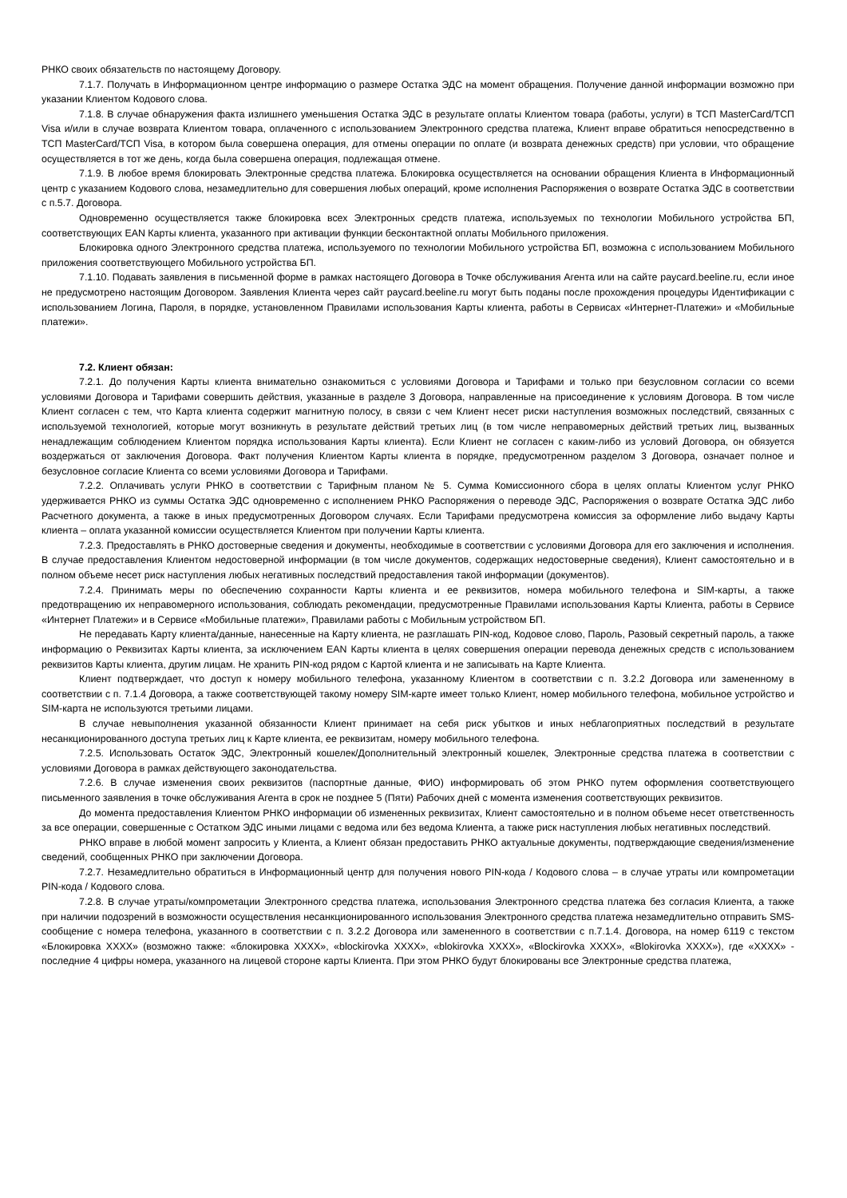РНКО своих обязательств по настоящему Договору.
7.1.7. Получать в Информационном центре информацию о размере Остатка ЭДС на момент обращения. Получение данной информации возможно при указании Клиентом Кодового слова.
7.1.8. В случае обнаружения факта излишнего уменьшения Остатка ЭДС в результате оплаты Клиентом товара (работы, услуги) в ТСП MasterCard/ТСП Visa и/или в случае возврата Клиентом товара, оплаченного с использованием Электронного средства платежа, Клиент вправе обратиться непосредственно в ТСП MasterCard/ТСП Visa, в котором была совершена операция, для отмены операции по оплате (и возврата денежных средств) при условии, что обращение осуществляется в тот же день, когда была совершена операция, подлежащая отмене.
7.1.9. В любое время блокировать Электронные средства платежа. Блокировка осуществляется на основании обращения Клиента в Информационный центр с указанием Кодового слова, незамедлительно для совершения любых операций, кроме исполнения Распоряжения о возврате Остатка ЭДС в соответствии с п.5.7. Договора.
Одновременно осуществляется также блокировка всех Электронных средств платежа, используемых по технологии Мобильного устройства БП, соответствующих EAN Карты клиента, указанного при активации функции бесконтактной оплаты Мобильного приложения.
Блокировка одного Электронного средства платежа, используемого по технологии Мобильного устройства БП, возможна с использованием Мобильного приложения соответствующего Мобильного устройства БП.
7.1.10. Подавать заявления в письменной форме в рамках настоящего Договора в Точке обслуживания Агента или на сайте paycard.beeline.ru, если иное не предусмотрено настоящим Договором. Заявления Клиента через сайт paycard.beeline.ru могут быть поданы после прохождения процедуры Идентификации с использованием Логина, Пароля, в порядке, установленном Правилами использования Карты клиента, работы в Сервисах «Интернет-Платежи» и «Мобильные платежи».
7.2. Клиент обязан:
7.2.1. До получения Карты клиента внимательно ознакомиться с условиями Договора и Тарифами и только при безусловном согласии со всеми условиями Договора и Тарифами совершить действия, указанные в разделе 3 Договора, направленные на присоединение к условиям Договора. В том числе Клиент согласен с тем, что Карта клиента содержит магнитную полосу, в связи с чем Клиент несет риски наступления возможных последствий, связанных с используемой технологией, которые могут возникнуть в результате действий третьих лиц (в том числе неправомерных действий третьих лиц, вызванных ненадлежащим соблюдением Клиентом порядка использования Карты клиента). Если Клиент не согласен с каким-либо из условий Договора, он обязуется воздержаться от заключения Договора. Факт получения Клиентом Карты клиента в порядке, предусмотренном разделом 3 Договора, означает полное и безусловное согласие Клиента со всеми условиями Договора и Тарифами.
7.2.2. Оплачивать услуги РНКО в соответствии с Тарифным планом № 5. Сумма Комиссионного сбора в целях оплаты Клиентом услуг РНКО удерживается РНКО из суммы Остатка ЭДС одновременно с исполнением РНКО Распоряжения о переводе ЭДС, Распоряжения о возврате Остатка ЭДС либо Расчетного документа, а также в иных предусмотренных Договором случаях. Если Тарифами предусмотрена комиссия за оформление либо выдачу Карты клиента – оплата указанной комиссии осуществляется Клиентом при получении Карты клиента.
7.2.3. Предоставлять в РНКО достоверные сведения и документы, необходимые в соответствии с условиями Договора для его заключения и исполнения. В случае предоставления Клиентом недостоверной информации (в том числе документов, содержащих недостоверные сведения), Клиент самостоятельно и в полном объеме несет риск наступления любых негативных последствий предоставления такой информации (документов).
7.2.4. Принимать меры по обеспечению сохранности Карты клиента и ее реквизитов, номера мобильного телефона и SIM-карты, а также предотвращению их неправомерного использования, соблюдать рекомендации, предусмотренные Правилами использования Карты Клиента, работы в Сервисе «Интернет Платежи» и в Сервисе «Мобильные платежи», Правилами работы с Мобильным устройством БП.
Не передавать Карту клиента/данные, нанесенные на Карту клиента, не разглашать PIN-код, Кодовое слово, Пароль, Разовый секретный пароль, а также информацию о Реквизитах Карты клиента, за исключением EAN Карты клиента в целях совершения операции перевода денежных средств с использованием реквизитов Карты клиента, другим лицам. Не хранить PIN-код рядом с Картой клиента и не записывать на Карте Клиента.
Клиент подтверждает, что доступ к номеру мобильного телефона, указанному Клиентом в соответствии с п. 3.2.2 Договора или замененному в соответствии с п. 7.1.4 Договора, а также соответствующей такому номеру SIM-карте имеет только Клиент, номер мобильного телефона, мобильное устройство и SIM-карта не используются третьими лицами.
В случае невыполнения указанной обязанности Клиент принимает на себя риск убытков и иных неблагоприятных последствий в результате несанкционированного доступа третьих лиц к Карте клиента, ее реквизитам, номеру мобильного телефона.
7.2.5. Использовать Остаток ЭДС, Электронный кошелек/Дополнительный электронный кошелек, Электронные средства платежа в соответствии с условиями Договора в рамках действующего законодательства.
7.2.6. В случае изменения своих реквизитов (паспортные данные, ФИО) информировать об этом РНКО путем оформления соответствующего письменного заявления в точке обслуживания Агента в срок не позднее 5 (Пяти) Рабочих дней с момента изменения соответствующих реквизитов.
До момента предоставления Клиентом РНКО информации об измененных реквизитах, Клиент самостоятельно и в полном объеме несет ответственность за все операции, совершенные с Остатком ЭДС иными лицами с ведома или без ведома Клиента, а также риск наступления любых негативных последствий.
РНКО вправе в любой момент запросить у Клиента, а Клиент обязан предоставить РНКО актуальные документы, подтверждающие сведения/изменение сведений, сообщенных РНКО при заключении Договора.
7.2.7. Незамедлительно обратиться в Информационный центр для получения нового PIN-кода / Кодового слова – в случае утраты или компрометации PIN-кода / Кодового слова.
7.2.8. В случае утраты/компрометации Электронного средства платежа, использования Электронного средства платежа без согласия Клиента, а также при наличии подозрений в возможности осуществления несанкционированного использования Электронного средства платежа незамедлительно отправить SMS-сообщение с номера телефона, указанного в соответствии с п. 3.2.2 Договора или замененного в соответствии с п.7.1.4. Договора, на номер 6119 с текстом «Блокировка XXXX» (возможно также: «блокировка XXXX», «blockirovka XXXX», «blokirovka XXXX», «Blockirovka XXXX», «Blokirovka XXXX»), где «XXXX» - последние 4 цифры номера, указанного на лицевой стороне карты Клиента. При этом РНКО будут блокированы все Электронные средства платежа,